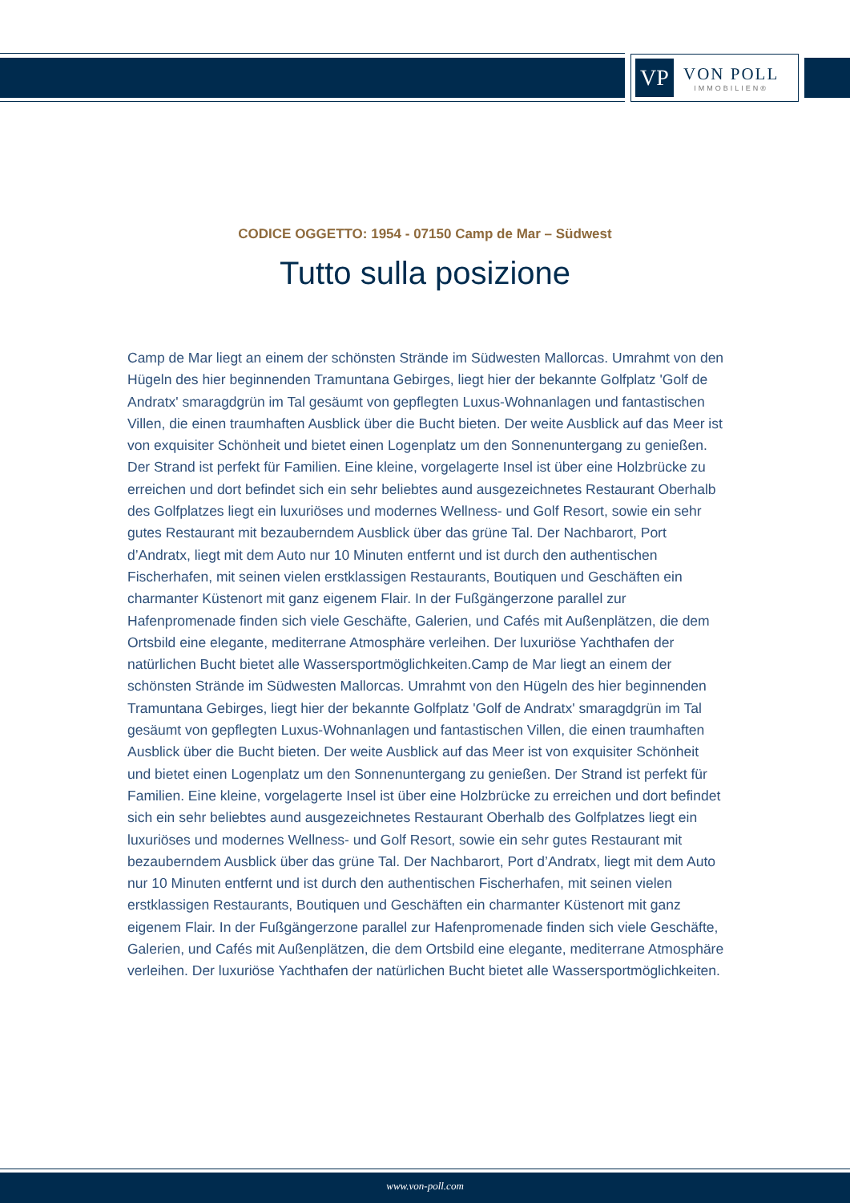VP
VON POLL
IMMOBILIEN®
CODICE OGGETTO: 1954 - 07150 Camp de Mar – Südwest
Tutto sulla posizione
Camp de Mar liegt an einem der schönsten Strände im Südwesten Mallorcas. Umrahmt von den Hügeln des hier beginnenden Tramuntana Gebirges, liegt hier der bekannte Golfplatz 'Golf de Andratx' smaragdgrün im Tal gesäumt von gepflegten Luxus-Wohnanlagen und fantastischen Villen, die einen traumhaften Ausblick über die Bucht bieten. Der weite Ausblick auf das Meer ist von exquisiter Schönheit und bietet einen Logenplatz um den Sonnenuntergang zu genießen. Der Strand ist perfekt für Familien. Eine kleine, vorgelagerte Insel ist über eine Holzbrücke zu erreichen und dort befindet sich ein sehr beliebtes aund ausgezeichnetes Restaurant Oberhalb des Golfplatzes liegt ein luxuriöses und modernes Wellness- und Golf Resort, sowie ein sehr gutes Restaurant mit bezauberndem Ausblick über das grüne Tal. Der Nachbarort, Port d’Andratx, liegt mit dem Auto nur 10 Minuten entfernt und ist durch den authentischen Fischerhafen, mit seinen vielen erstklassigen Restaurants, Boutiquen und Geschäften ein charmanter Küstenort mit ganz eigenem Flair. In der Fußgängerzone parallel zur Hafenpromenade finden sich viele Geschäfte, Galerien, und Cafés mit Außenplätzen, die dem Ortsbild eine elegante, mediterrane Atmosphäre verleihen. Der luxuriöse Yachthafen der natürlichen Bucht bietet alle Wassersportmöglichkeiten.Camp de Mar liegt an einem der schönsten Strände im Südwesten Mallorcas. Umrahmt von den Hügeln des hier beginnenden Tramuntana Gebirges, liegt hier der bekannte Golfplatz 'Golf de Andratx' smaragdgrün im Tal gesäumt von gepflegten Luxus-Wohnanlagen und fantastischen Villen, die einen traumhaften Ausblick über die Bucht bieten. Der weite Ausblick auf das Meer ist von exquisiter Schönheit und bietet einen Logenplatz um den Sonnenuntergang zu genießen. Der Strand ist perfekt für Familien. Eine kleine, vorgelagerte Insel ist über eine Holzbrücke zu erreichen und dort befindet sich ein sehr beliebtes aund ausgezeichnetes Restaurant Oberhalb des Golfplatzes liegt ein luxuriöses und modernes Wellness- und Golf Resort, sowie ein sehr gutes Restaurant mit bezauberndem Ausblick über das grüne Tal. Der Nachbarort, Port d’Andratx, liegt mit dem Auto nur 10 Minuten entfernt und ist durch den authentischen Fischerhafen, mit seinen vielen erstklassigen Restaurants, Boutiquen und Geschäften ein charmanter Küstenort mit ganz eigenem Flair. In der Fußgängerzone parallel zur Hafenpromenade finden sich viele Geschäfte, Galerien, und Cafés mit Außenplätzen, die dem Ortsbild eine elegante, mediterrane Atmosphäre verleihen. Der luxuriöse Yachthafen der natürlichen Bucht bietet alle Wassersportmöglichkeiten.
www.von-poll.com